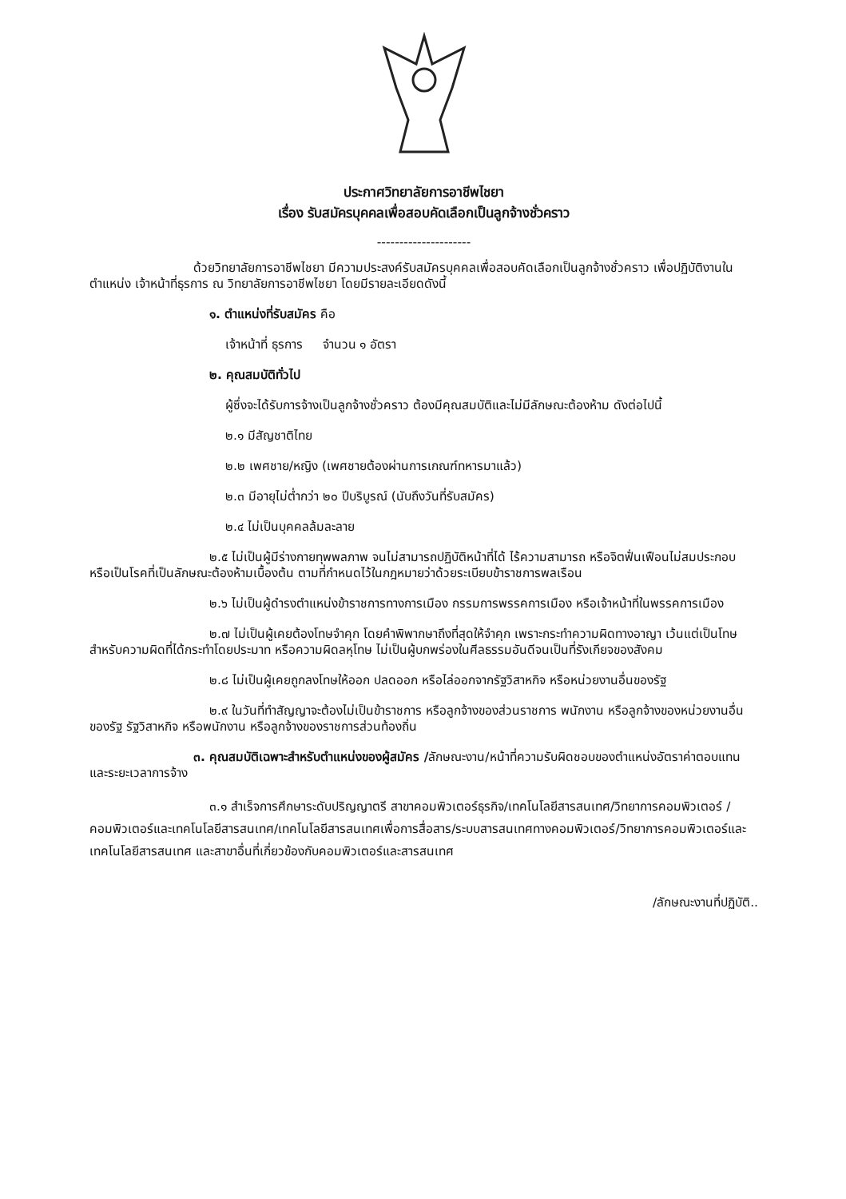ประกาศวิทยาลัยการอาชีพไชยา
เรื่อง รับสมัครบุคคลเพื่อสอบคัดเลือกเป็นลูกจ้างชั่วคราว
---------------------
ด้วยวิทยาลัยการอาชีพไชยา มีความประสงค์รับสมัครบุคคลเพื่อสอบคัดเลือกเป็นลูกจ้างชั่วคราว เพื่อปฏิบัติงานในตำแหน่ง เจ้าหน้าที่ธุรการ ณ วิทยาลัยการอาชีพไชยา โดยมีรายละเอียดดังนี้
๑. ตำแหน่งที่รับสมัคร คือ
เจ้าหน้าที่ ธุรการ จำนวน ๑ อัตรา
๒. คุณสมบัติทั่วไป
ผู้ซึ่งจะได้รับการจ้างเป็นลูกจ้างชั่วคราว ต้องมีคุณสมบัติและไม่มีลักษณะต้องห้าม ดังต่อไปนี้
๒.๑ มีสัญชาติไทย
๒.๒ เพศชาย/หญิง (เพศชายต้องผ่านการเกณฑ์ทหารมาแล้ว)
๒.๓ มีอายุไม่ต่ำกว่า ๒๐ ปีบริบูรณ์ (นับถึงวันที่รับสมัคร)
๒.๔ ไม่เป็นบุคคลล้มละลาย
๒.๕ ไม่เป็นผู้มีร่างกายทุพพลภาพ จนไม่สามารถปฏิบัติหน้าที่ได้ ไร้ความสามารถ หรือจิตฟั่นเฟือนไม่สมประกอบ หรือเป็นโรคที่เป็นลักษณะต้องห้ามเบื้องต้น ตามที่กำหนดไว้ในกฎหมายว่าด้วยระเบียบข้าราชการพลเรือน
๒.๖ ไม่เป็นผู้ดำรงตำแหน่งข้าราชการทางการเมือง กรรมการพรรคการเมือง หรือเจ้าหน้าที่ในพรรคการเมือง
๒.๗ ไม่เป็นผู้เคยต้องโทษจำคุก โดยคำพิพากษาถึงที่สุดให้จำคุก เพราะกระทำความผิดทางอาญา เว้นแต่เป็นโทษสำหรับความผิดที่ได้กระทำโดยประมาท หรือความผิดลหุโทษ ไม่เป็นผู้บกพร่องในศีลธรรมอันดีจนเป็นที่รังเกียจของสังคม
๒.๘ ไม่เป็นผู้เคยถูกลงโทษให้ออก ปลดออก หรือไล่ออกจากรัฐวิสาหกิจ หรือหน่วยงานอื่นของรัฐ
๒.๙ ในวันที่ทำสัญญาจะต้องไม่เป็นข้าราชการ หรือลูกจ้างของส่วนราชการ พนักงาน หรือลูกจ้างของหน่วยงานอื่นของรัฐ รัฐวิสาหกิจ หรือพนักงาน หรือลูกจ้างของราชการส่วนท้องถิ่น
๓. คุณสมบัติเฉพาะสำหรับตำแหน่งของผู้สมัคร /ลักษณะงาน/หน้าที่ความรับผิดชอบของตำแหน่งอัตราค่าตอบแทนและระยะเวลาการจ้าง
๓.๑ สำเร็จการศึกษาระดับปริญญาตรี สาขาคอมพิวเตอร์ธุรกิจ/เทคโนโลยีสารสนเทศ/วิทยาการคอมพิวเตอร์ /คอมพิวเตอร์และเทคโนโลยีสารสนเทศ/เทคโนโลยีสารสนเทศเพื่อการสื่อสาร/ระบบสารสนเทศทางคอมพิวเตอร์/วิทยาการคอมพิวเตอร์และเทคโนโลยีสารสนเทศ และสาขาอื่นที่เกี่ยวข้องกับคอมพิวเตอร์และสารสนเทศ
/ลักษณะงานที่ปฏิบัติ..